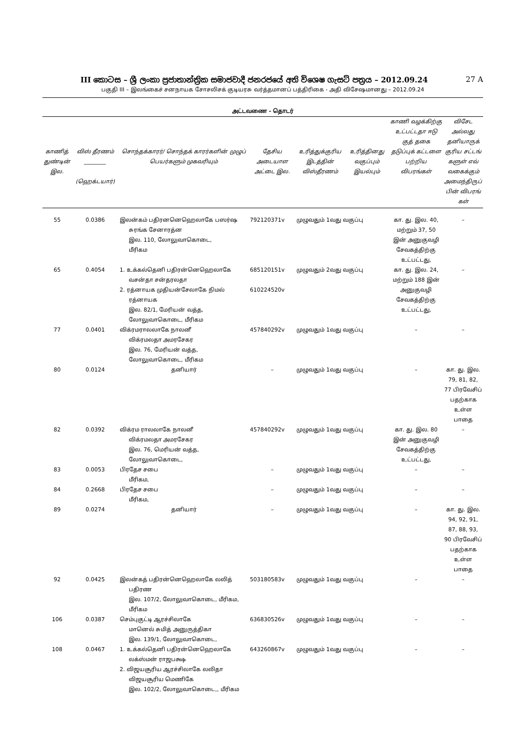III කොටස – ශ්‍රී ලංකා ප්‍රජාතාන්ත්‍රික සමාජවාදී ජනරජයේ අති විශෙෂ ගැසට් පත්‍රය – 2012.09.24 27 A
பகுதி III – இலங்கைச் சனநாயக சோசலிசக் குடியரசு வர்த்தமானப் பத்திரிகை - அதி விசேஷமானது – 2012.09.24
அட்டவணை - தொடர்
| காணித் துண்டின் இல. | விஸ் தீரணம் ________ (ஹெக்டயார்) | சொந்தக்காரர்/ சொந்தக் காரர்களின் முழுப் பெயர்களும் முகவரியும் | தேசிய அடையாள அட்டை இல. | உரித்துக்குரிய இடத்தின் விஸ்தீரணம் | உரித்தினது வகுப்பும் இயல்பும் | காணி வழக்கிற்கு உட்பட்டதா ஈடு குத் தகை தடுப்புக் கட்டளை பற்றிய விபரங்கள் | விசேட அல்லது தனியாருக் குரிய சட்டங் களுள் எவ் வகைக்கும் அமைந்திருப் பின் விபரங் கள் |
| --- | --- | --- | --- | --- | --- | --- | --- |
| 55 | 0.0386 | இலன்கம் பதிரனனெஹெலாகே பஸர்ஷ சுரங்க சேனாரத்ன இல. 110, லோலுவாகொடை, மீரிகம | 792120371v | முழுவதும் 1வது வகுப்பு | | கா. து. இல. 40, மற்றும் 37, 50 இன் அனுகுவழி சேவகத்திற்கு உட்பட்டது, | – |
| 65 | 0.4054 | 1. உக்கல்தெனி பதிரன்னெஹெலாகே வசன்தா சன்தரலதா 2. ரத்னாயக முதியன்சேலாகே நிமல் ரத்னாயக இல. 82/1, மேரியன் வத்த, லோலுவாகொடை, மீரிகம | 685120151v 610224520v | முழுவதும் 2வது வகுப்பு | | கா. து. இல. 24, மற்றும் 188 இன் அனுகுவழி சேவகத்திற்கு உட்பட்டது, | – |
| 77 | 0.0401 | விக்ரமராலலாகே நாலனீ விக்ரமலதா அமரசேகர இல. 76, மேரியன் வத்த, லோலுவாகொடை, மீரிகம | 457840292v | முழுவதும் 1வது வகுப்பு | | – | – |
| 80 | 0.0124 | தனியார் | – | முழுவதும் 1வது வகுப்பு | | – | கா. து. இல. 79, 81, 82, 77 பிரவேசிப் பதற்காக உள்ள பாதை |
| 82 | 0.0392 | விக்ரம ராலலாகே நாலனீ விக்ரமலதா அமரசேகர இல. 76, மெரியன் வத்த, லோலுவாகொடை, | 457840292v | முழுவதும் 1வது வகுப்பு | | கா. து. இல. 80 இன் அனுகுவழி சேவகத்திற்கு உட்பட்டது, | – |
| 83 | 0.0053 | பிரதேச சபை மீரிகம, | – | முழுவதும் 1வது வகுப்பு | | – | – |
| 84 | 0.2668 | பிரதேச சபை மீரிகம, | – | முழுவதும் 1வது வகுப்பு | | – | – |
| 89 | 0.0274 | தனியார் | – | முழுவதும் 1வது வகுப்பு | | – | கா. து. இல. 94, 92, 91, 87, 88, 93, 90 பிரவேசிப் பதற்காக உள்ள பாதை |
| 92 | 0.0425 | இலன்கத் பதிரன்னெஹெலாகே லலித் பதிரண இல. 107/2, லோலுவாகொடை, மீரிகம, மீரிகம | 503180583v | முழுவதும் 1வது வகுப்பு | | – | – |
| 106 | 0.0387 | செம்புகுட்டி ஆரச்சிலாகே மானெல் சுமித் அனுருத்திகா இல. 139/1, லோலுவாகொடை, | 636830526v | முழுவதும் 1வது வகுப்பு | | – | – |
| 108 | 0.0467 | 1. உக்கல்தெனி பதிரன்னெஹெலாகே லக்ஸ்மன் ராஜபக்ஷ 2. விஜயசூரிய ஆரச்சிலாகே லலிதா விஜயசூரிய மெணிகே இல. 102/2, லோலுவாகொடை,, மீரிகம | 643260867v | முழுவதும் 1வது வகுப்பு | | – | – |